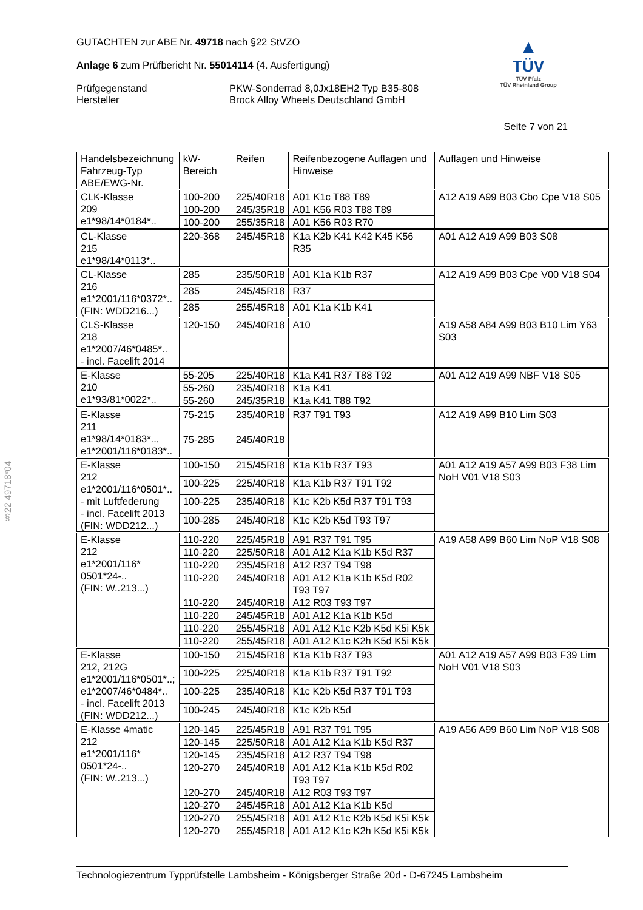GUTACHTEN zur ABE Nr. 49718 nach §22 StVZO
Anlage 6 zum Prüfbericht Nr. 55014114 (4. Ausfertigung)
Prüfgegenstand
Hersteller
PKW-Sonderrad 8,0Jx18EH2 Typ B35-808
Brock Alloy Wheels Deutschland GmbH
▲
TÜV
TÜV Pfalz
TÜV Rheinland Group
Seite 7 von 21
| Handelsbezeichnung Fahrzeug-Typ ABE/EWG-Nr. | kW-Bereich | Reifen | Reifenbezogene Auflagen und Hinweise | Auflagen und Hinweise |
| --- | --- | --- | --- | --- |
| CLK-Klasse 209 e1*98/14*0184*.. | 100-200 | 225/40R18 | A01 K1c T88 T89 | A12 A19 A99 B03 Cbo Cpe V18 S05 |
| | 100-200 | 245/35R18 | A01 K56 R03 T88 T89 | |
| | 100-200 | 255/35R18 | A01 K56 R03 R70 | |
| CL-Klasse 215 e1*98/14*0113*.. | 220-368 | 245/45R18 | K1a K2b K41 K42 K45 K56 R35 | A01 A12 A19 A99 B03 S08 |
| CL-Klasse 216 e1*2001/116*0372*.. (FIN: WDD216...) | 285 | 235/50R18 | A01 K1a K1b R37 | A12 A19 A99 B03 Cpe V00 V18 S04 |
| | 285 | 245/45R18 | R37 | |
| | 285 | 255/45R18 | A01 K1a K1b K41 | |
| CLS-Klasse 218 e1*2007/46*0485*.. - incl. Facelift 2014 | 120-150 | 245/40R18 | A10 | A19 A58 A84 A99 B03 B10 Lim Y63 S03 |
| E-Klasse 210 e1*93/81*0022*.. | 55-205 | 225/40R18 | K1a K41 R37 T88 T92 | A01 A12 A19 A99 NBF V18 S05 |
| | 55-260 | 235/40R18 | K1a K41 | |
| | 55-260 | 245/35R18 | K1a K41 T88 T92 | |
| E-Klasse 211 e1*98/14*0183*.., e1*2001/116*0183*.. | 75-215 | 235/40R18 | R37 T91 T93 | A12 A19 A99 B10 Lim S03 |
| | 75-285 | 245/40R18 | | |
| E-Klasse 212 e1*2001/116*0501*.. - mit Luftfederung - incl. Facelift 2013 (FIN: WDD212...) | 100-150 | 215/45R18 | K1a K1b R37 T93 | A01 A12 A19 A57 A99 B03 F38 Lim NoH V01 V18 S03 |
| | 100-225 | 225/40R18 | K1a K1b R37 T91 T92 | |
| | 100-225 | 235/40R18 | K1c K2b K5d R37 T91 T93 | |
| | 100-285 | 245/40R18 | K1c K2b K5d T93 T97 | |
| E-Klasse 212 e1*2001/116* 0501*24-.. (FIN: W..213...) | 110-220 | 225/45R18 | A91 R37 T91 T95 | A19 A58 A99 B60 Lim NoP V18 S08 |
| | 110-220 | 225/50R18 | A01 A12 K1a K1b K5d R37 | |
| | 110-220 | 235/45R18 | A12 R37 T94 T98 | |
| | 110-220 | 245/40R18 | A01 A12 K1a K1b K5d R02 T93 T97 | |
| | 110-220 | 245/40R18 | A12 R03 T93 T97 | |
| | 110-220 | 245/45R18 | A01 A12 K1a K1b K5d | |
| | 110-220 | 255/45R18 | A01 A12 K1c K2b K5d K5i K5k | |
| | 110-220 | 255/45R18 | A01 A12 K1c K2h K5d K5i K5k | |
| E-Klasse 212, 212G e1*2001/116*0501*..; e1*2007/46*0484*.. - incl. Facelift 2013 (FIN: WDD212...) | 100-150 | 215/45R18 | K1a K1b R37 T93 | A01 A12 A19 A57 A99 B03 F39 Lim NoH V01 V18 S03 |
| | 100-225 | 225/40R18 | K1a K1b R37 T91 T92 | |
| | 100-225 | 235/40R18 | K1c K2b K5d R37 T91 T93 | |
| | 100-245 | 245/40R18 | K1c K2b K5d | |
| E-Klasse 4matic 212 e1*2001/116* 0501*24-.. (FIN: W..213...) | 120-145 | 225/45R18 | A91 R37 T91 T95 | A19 A56 A99 B60 Lim NoP V18 S08 |
| | 120-145 | 225/50R18 | A01 A12 K1a K1b K5d R37 | |
| | 120-145 | 235/45R18 | A12 R37 T94 T98 | |
| | 120-270 | 245/40R18 | A01 A12 K1a K1b K5d R02 T93 T97 | |
| | 120-270 | 245/40R18 | A12 R03 T93 T97 | |
| | 120-270 | 245/45R18 | A01 A12 K1a K1b K5d | |
| | 120-270 | 255/45R18 | A01 A12 K1c K2b K5d K5i K5k | |
| | 120-270 | 255/45R18 | A01 A12 K1c K2h K5d K5i K5k | |
§22 49718*04
Technologiezentrum Typprüfstelle Lambsheim - Königsberger Straße 20d - D-67245 Lambsheim